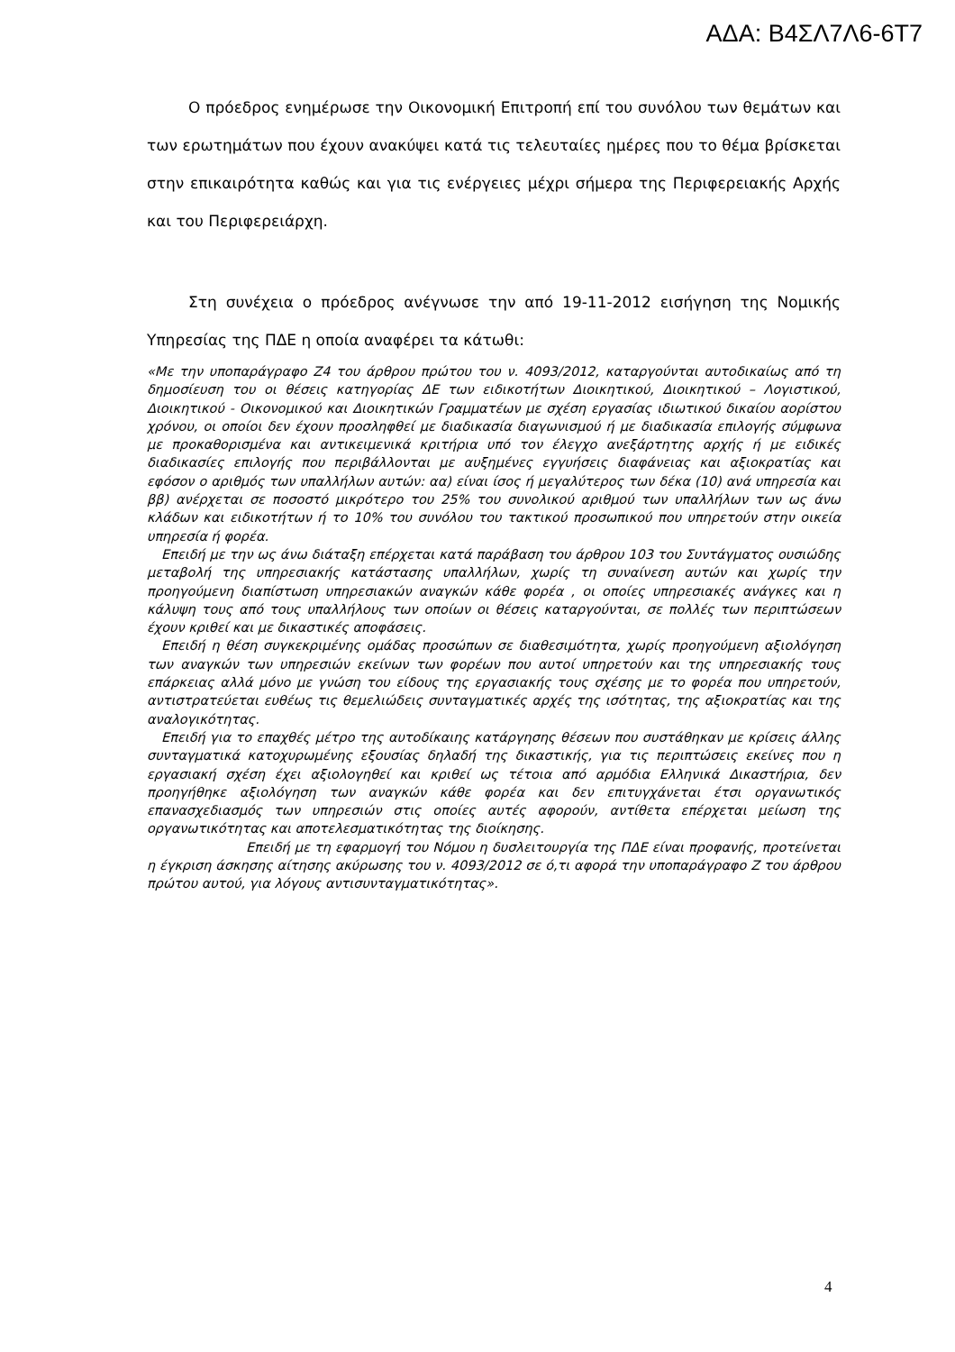ΑΔΑ: Β4ΣΛ7Λ6-6Τ7
Ο πρόεδρος ενημέρωσε την Οικονομική Επιτροπή επί του συνόλου των θεμάτων και των ερωτημάτων που έχουν ανακύψει κατά τις τελευταίες ημέρες που το θέμα βρίσκεται στην επικαιρότητα καθώς και για τις ενέργειες μέχρι σήμερα της Περιφερειακής Αρχής και του Περιφερειάρχη.
Στη συνέχεια ο πρόεδρος ανέγνωσε την από 19-11-2012 εισήγηση της Νομικής Υπηρεσίας της ΠΔΕ η οποία αναφέρει τα κάτωθι:
«Με την υποπαράγραφο Ζ4 του άρθρου πρώτου του ν. 4093/2012, καταργούνται αυτοδικαίως από τη δημοσίευση του οι θέσεις κατηγορίας ΔΕ των ειδικοτήτων Διοικητικού, Διοικητικού – Λογιστικού, Διοικητικού - Οικονομικού και Διοικητικών Γραμματέων με σχέση εργασίας ιδιωτικού δικαίου αορίστου χρόνου, οι οποίοι δεν έχουν προσληφθεί με διαδικασία διαγωνισμού ή με διαδικασία επιλογής σύμφωνα με προκαθορισμένα και αντικειμενικά κριτήρια υπό τον έλεγχο ανεξάρτητης αρχής ή με ειδικές διαδικασίες επιλογής που περιβάλλονται με αυξημένες εγγυήσεις διαφάνειας και αξιοκρατίας και εφόσον ο αριθμός των υπαλλήλων αυτών: αα) είναι ίσος ή μεγαλύτερος των δέκα (10) ανά υπηρεσία και ββ) ανέρχεται σε ποσοστό μικρότερο του 25% του συνολικού αριθμού των υπαλλήλων των ως άνω κλάδων και ειδικοτήτων ή το 10% του συνόλου του τακτικού προσωπικού που υπηρετούν στην οικεία υπηρεσία ή φορέα.
Επειδή με την ως άνω διάταξη επέρχεται κατά παράβαση του άρθρου 103 του Συντάγματος ουσιώδης μεταβολή της υπηρεσιακής κατάστασης υπαλλήλων, χωρίς τη συναίνεση αυτών και χωρίς την προηγούμενη διαπίστωση υπηρεσιακών αναγκών κάθε φορέα , οι οποίες υπηρεσιακές ανάγκες και η κάλυψη τους από τους υπαλλήλους των οποίων οι θέσεις καταργούνται, σε πολλές των περιπτώσεων έχουν κριθεί και με δικαστικές αποφάσεις.
Επειδή η θέση συγκεκριμένης ομάδας προσώπων σε διαθεσιμότητα, χωρίς προηγούμενη αξιολόγηση των αναγκών των υπηρεσιών εκείνων των φορέων που αυτοί υπηρετούν και της υπηρεσιακής τους επάρκειας αλλά μόνο με γνώση του είδους της εργασιακής τους σχέσης με το φορέα που υπηρετούν, αντιστρατεύεται ευθέως τις θεμελιώδεις συνταγματικές αρχές της ισότητας, της αξιοκρατίας και της αναλογικότητας.
Επειδή για το επαχθές μέτρο της αυτοδίκαιης κατάργησης θέσεων που συστάθηκαν με κρίσεις άλλης συνταγματικά κατοχυρωμένης εξουσίας δηλαδή της δικαστικής, για τις περιπτώσεις εκείνες που η εργασιακή σχέση έχει αξιολογηθεί και κριθεί ως τέτοια από αρμόδια Ελληνικά Δικαστήρια, δεν προηγήθηκε αξιολόγηση των αναγκών κάθε φορέα και δεν επιτυγχάνεται έτσι οργανωτικός επανασχεδιασμός των υπηρεσιών στις οποίες αυτές αφορούν, αντίθετα επέρχεται μείωση της οργανωτικότητας και αποτελεσματικότητας της διοίκησης.
Επειδή με τη εφαρμογή του Νόμου η δυσλειτουργία της ΠΔΕ είναι προφανής, προτείνεται η έγκριση άσκησης αίτησης ακύρωσης του ν. 4093/2012 σε ό,τι αφορά την υποπαράγραφο Ζ του άρθρου πρώτου αυτού, για λόγους αντισυνταγματικότητας».
4